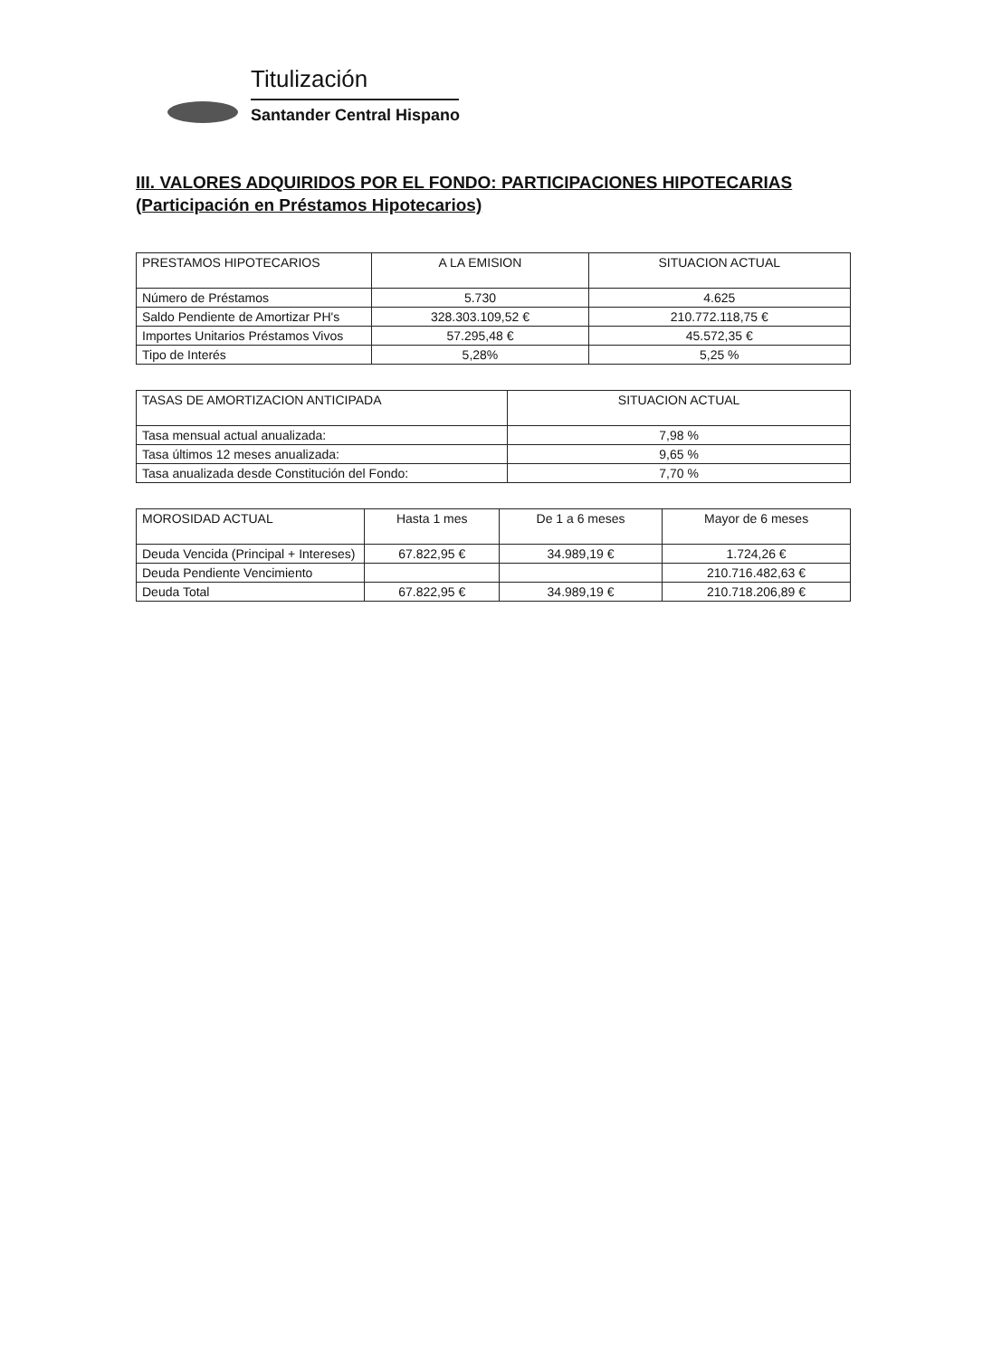Titulización
Santander Central Hispano
III. VALORES ADQUIRIDOS POR EL FONDO: PARTICIPACIONES HIPOTECARIAS
(Participación en Préstamos Hipotecarios)
| PRESTAMOS HIPOTECARIOS | A LA EMISION | SITUACION ACTUAL |
| --- | --- | --- |
| Número de Préstamos | 5.730 | 4.625 |
| Saldo Pendiente de Amortizar PH's | 328.303.109,52 € | 210.772.118,75 € |
| Importes Unitarios Préstamos Vivos | 57.295,48 € | 45.572,35 € |
| Tipo de Interés | 5,28% | 5,25 % |
| TASAS DE AMORTIZACION ANTICIPADA | SITUACION ACTUAL |
| --- | --- |
| Tasa mensual actual anualizada: | 7,98 % |
| Tasa últimos 12 meses anualizada: | 9,65 % |
| Tasa anualizada desde Constitución del Fondo: | 7,70 % |
| MOROSIDAD ACTUAL | Hasta 1 mes | De 1 a 6 meses | Mayor de 6 meses |
| --- | --- | --- | --- |
| Deuda Vencida (Principal + Intereses) | 67.822,95 € | 34.989,19 € | 1.724,26 € |
| Deuda Pendiente Vencimiento | | | 210.716.482,63 € |
| Deuda Total | 67.822,95 € | 34.989,19 € | 210.718.206,89 € |